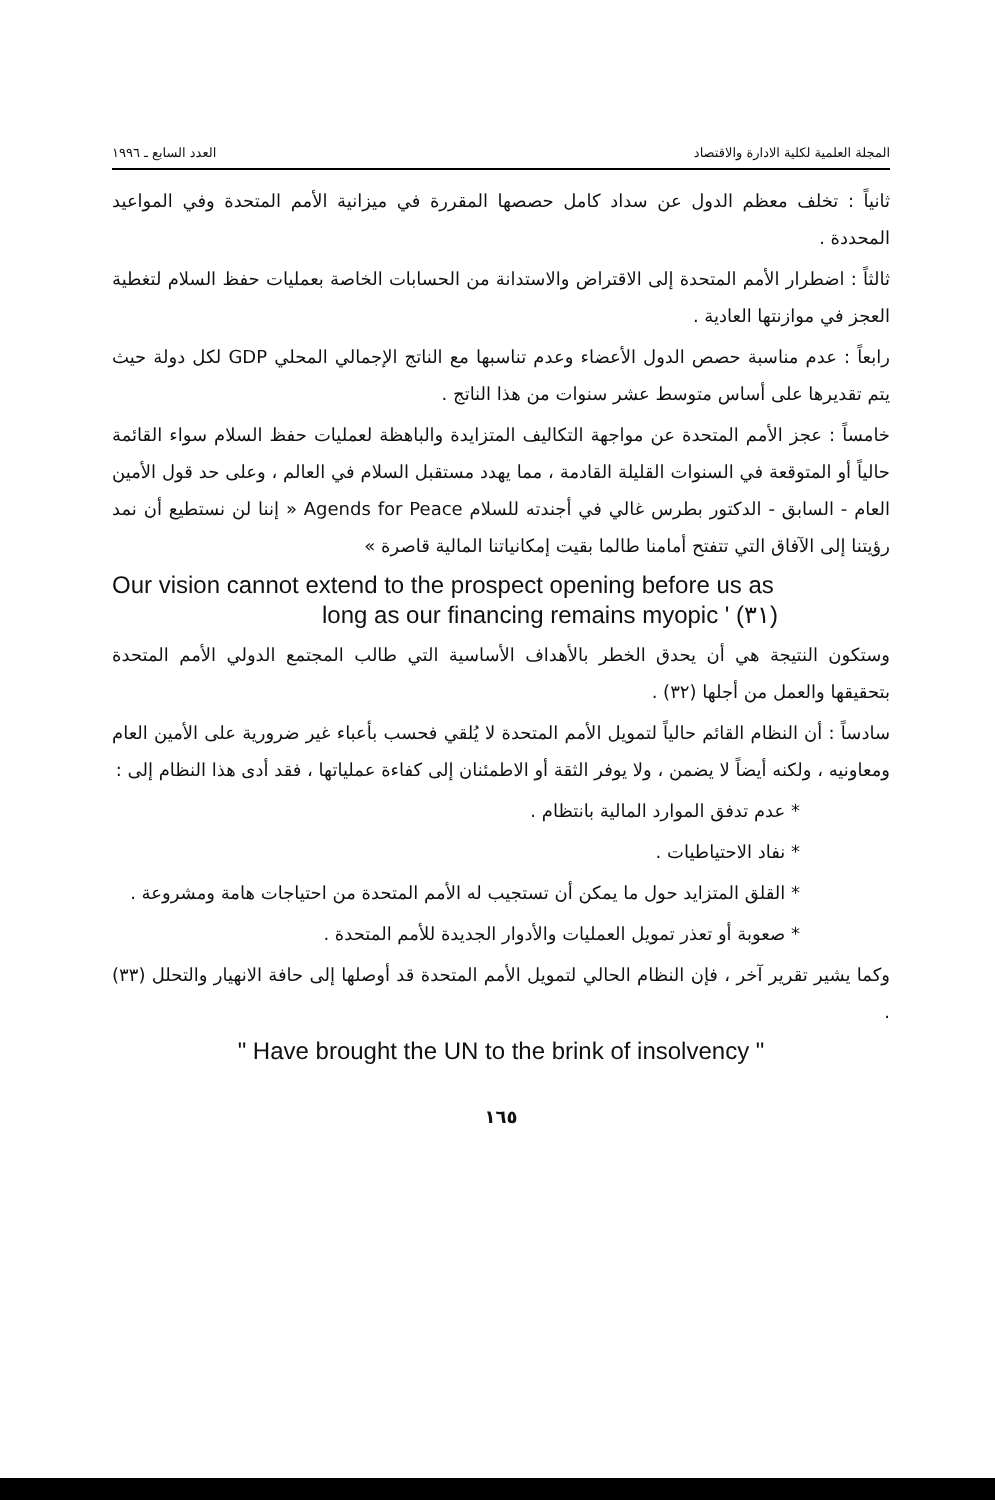المجلة العلمية لكلية الادارة والاقتصاد العدد السابع ـ ١٩٩٦
ثانياً : تخلف معظم الدول عن سداد كامل حصصها المقررة في ميزانية الأمم المتحدة وفي المواعيد المحددة .
ثالثاً : اضطرار الأمم المتحدة إلى الاقتراض والاستدانة من الحسابات الخاصة بعمليات حفظ السلام لتغطية العجز في موازنتها العادية .
رابعاً : عدم مناسبة حصص الدول الأعضاء وعدم تناسبها مع الناتج الإجمالي المحلي GDP لكل دولة حيث يتم تقديرها على أساس متوسط عشر سنوات من هذا الناتج .
خامساً : عجز الأمم المتحدة عن مواجهة التكاليف المتزايدة والباهظة لعمليات حفظ السلام سواء القائمة حالياً أو المتوقعة في السنوات القليلة القادمة ، مما يهدد مستقبل السلام في العالم ، وعلى حد قول الأمين العام - السابق - الدكتور بطرس غالي في أجندته للسلام Agends for Peace « إننا لن نستطيع أن نمد رؤيتنا إلى الآفاق التي تتفتح أمامنا طالما بقيت إمكانياتنا المالية قاصرة »
Our vision cannot extend to the prospect opening before us as
long as our financing remains myopic ' (٣١)
وستكون النتيجة هي أن يحدق الخطر بالأهداف الأساسية التي طالب المجتمع الدولي الأمم المتحدة بتحقيقها والعمل من أجلها (٣٢) .
سادساً : أن النظام القائم حالياً لتمويل الأمم المتحدة لا يُلقي فحسب بأعباء غير ضرورية على الأمين العام ومعاونيه ، ولكنه أيضاً لا يضمن ، ولا يوفر الثقة أو الاطمئنان إلى كفاءة عملياتها ، فقد أدى هذا النظام إلى :
* عدم تدفق الموارد المالية بانتظام .
* نفاد الاحتياطيات .
* القلق المتزايد حول ما يمكن أن تستجيب له الأمم المتحدة من احتياجات هامة ومشروعة .
* صعوبة أو تعذر تمويل العمليات والأدوار الجديدة للأمم المتحدة .
وكما يشير تقرير آخر ، فإن النظام الحالي لتمويل الأمم المتحدة قد أوصلها إلى حافة الانهيار والتحلل (٣٣) .
" Have brought the UN to the brink of insolvency "
١٦٥